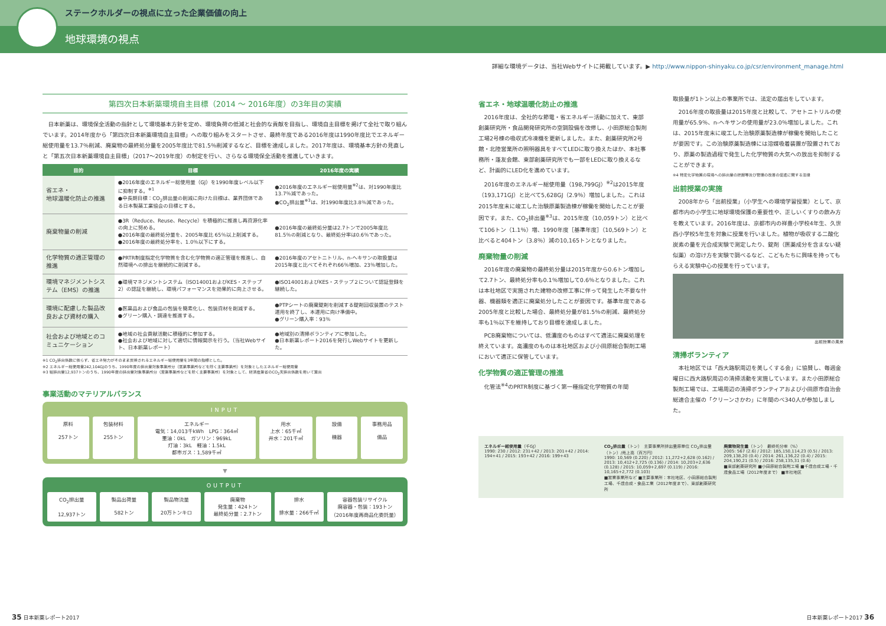ステークホルダーの視点に立った企業価値の向上
地球環境の視点
詳細な環境データは、当社Webサイトに掲載しています。▶ http://www.nippon-shinyaku.co.jp/csr/environment_manage.html
第四次日本新薬環境自主目標（2014 ～ 2016年度）の3年目の実績
日本新薬は、環境保全活動の指針として環境基本方針を定め、環境負荷の低減と社会的な貢献を目指し、環境自主目標を掲げて全社で取り組んでいます。2014年度から「第四次日本新薬環境自主目標」への取り組みをスタートさせ、最終年度である2016年度は1990年度比でエネルギー総使用量を13.7％削減、廃棄物の最終処分量を2005年度比で81.5％削減するなど、目標を達成しました。2017年度は、環境基本方針の見直しと「第五次日本新薬環境自主目標」（2017～2019年度）の制定を行い、さらなる環境保全活動を推進していきます。
| 目的 | 目標 | 2016年度の実績 |
| --- | --- | --- |
| 省エネ・ 地球温暖化防止の推進 | ●2016年度のエネルギー総使用量（GJ）を1990年度レベル以下に抑制する。<sup>※1</sup> ●中長期目標：CO<sub>2</sub>排出量の削減に向けた目標は、業界団体である日本製薬工業協会の目標とする。 | ●2016年度のエネルギー総使用量<sup>※2</sup>は、対1990年度比13.7％減であった。 ●CO<sub>2</sub>排出量<sup>※3</sup>は、対1990年度比3.8％減であった。 |
| 廃棄物量の削減 | ●3R（Reduce、Reuse、Recycle）を積極的に推進し再資源化率の向上に努める。 ●2016年度の最終処分量を、2005年度比 65％以上削減する。 ●2016年度の最終処分率を、1.0％以下にする。 | ●2016年度の最終処分量は2.7トンで2005年度比81.5％の削減となり、最終処分率は0.6％であった。 |
| 化学物質の適正管理の推進 | ●PRTR制度指定化学物質を含む化学物質の適正管理を推進し、自然環境への排出を継続的に削減する。 | ●2016年度のアセトニトリル、n-ヘキサンの取扱量は2015年度と比べてそれぞれ66％増加、23％増加した。 |
| 環境マネジメントシステム（EMS）の推進 | ●環境マネジメントシステム（ISO14001およびKES・ステップ2）の認証を継続し、環境パフォーマンスを効果的に向上させる。 | ●ISO14001およびKES・ステップ２について認証登録を継続した。 |
| 環境に配慮した製品改良および資材の購入 | ●医薬品および食品の包装を簡素化し、包装資材を削減する。 ●グリーン購入・調達を推進する。 | ●PTPシートの廃棄錠剤を削減する錠剤回収装置のテスト運用を終了し、本運用に向け準備中。 ●グリーン購入率：93％ |
| 社会および地域とのコミュニケーション | ●地域の社会貢献活動に積極的に参加する。 ●社会および地域に対して適切に情報開示を行う。（当社Webサイト、日本新薬レポート） | ●地域別の清掃ボランティアに参加した。 ●日本新薬レポート2016を発行しWebサイトを更新した。 |
※1 CO<sub>2</sub>排出係数に依らず、省エネ努力がそのまま反映されるエネルギー総使用量を3年間の指標とした。
※2 エネルギー総使用量242,104GJのうち、1990年度の排出量対象事業所分（営業事業所などを除く主要事業所）を対象としたエネルギー総使用量
※3 総排出量12,937トンのうち、1990年度の排出量対象事業所分（営業事業所などを除く主要事業所）を対象として、経済産業省のCO<sub>2</sub>実排出係数を用いて算出
事業活動のマテリアルバランス
INPUT
原料
257トン
包装材料
255トン
エネルギー
電気：14,013千kWh　LPG：364㎥
重油：0kL　ガソリン：969kL
灯油：3kL　軽油：1.5kL
都市ガス：1,589千㎥
用水
上水：65千㎥
井水：201千㎥
設備
機器
事務用品
備品
▼
OUTPUT
CO<sub>2</sub>排出量
12,937トン
製品出荷量
582トン
製品物流量
20万トンキロ
廃棄物
発生量：424トン
最終処分量：2.7トン
排水
排水量：266千㎥
容器包装リサイクル
廃容器・包装：193トン
（2016年度再商品化委託量）
省エネ・地球温暖化防止の推進
2016年度は、全社的な節電・省エネルギー活動に加えて、東部創薬研究所・食品開発研究所の空調設備を改修し、小田原総合製剤工場2号棟の吸収式冷凍機を更新しました。また、創薬研究所2号館・北陸営業所の照明器具をすべてLEDに取り換えたほか、本社事務所・蓬友会館、東部創薬研究所でも一部をLEDに取り換えるなど、計画的にLED化を進めています。
2016年度のエネルギー総使用量（198,799GJ）<sup>※2</sup>は2015年度（193,171GJ）と比べて5,628GJ（2.9％）増加しました。これは2015年度末に竣工した治験原薬製造棟が稼働を開始したことが要因です。また、CO<sub>2</sub>排出量<sup>※3</sup>は、2015年度（10,059トン）と比べて106トン（1.1％）増、1990年度［基準年度］（10,569トン）と比べると404トン（3.8％）減の10,165トンとなりました。
廃棄物量の削減
2016年度の廃棄物の最終処分量は2015年度から0.6トン増加して2.7トン、最終処分率も0.1％増加して0.6％となりました。これは本社地区で実施された建物の改修工事に伴って発生した不要な什器、機器類を適正に廃棄処分したことが要因です。基準年度である2005年度と比較した場合、最終処分量が81.5％の削減、最終処分率も1％以下を維持しており目標を達成しました。
PCB廃棄物については、低濃度のものはすべて適法に廃棄処理を終えています。高濃度のものは本社地区および小田原総合製剤工場において適正に保管しています。
化学物質の適正管理の推進
化管法<sup>※4</sup>のPRTR制度に基づく第一種指定化学物質の年間
取扱量が1トン以上の事業所では、法定の届出をしています。
2016年度の取扱量は2015年度と比較して、アセトニトリルの使用量が65.9％、n-ヘキサンの使用量が23.0％増加しました。これは、2015年度末に竣工した治験原薬製造棟が稼働を開始したことが要因です。この治験原薬製造棟には溶媒吸着装置が設置されており、原薬の製造過程で発生した化学物質の大気への放出を抑制することができます。
※4 特定化学物質の環境への排出量の把握等及び管理の改善の促進に関する法律
出前授業の実施
2008年から「出前授業」（小学生への環境学習授業）として、京都市内の小学生に地球環境保護の重要性や、正しいくすりの飲み方を教えています。2016年度は、京都市内の祥豊小学校4年生、久世西小学校5年生を対象に授業を行いました。植物が吸収する二酸化炭素の量を光合成実験で測定したり、錠剤（医薬成分を含まない疑似薬）の溶け方を実験で調べるなど、こどもたちに興味を持ってもらえる実験中心の授業を行っています。
出前授業の風景
清掃ボランティア
本社地区では「西大路駅周辺を美しくする会」に協賛し、毎週金曜日に西大路駅周辺の清掃活動を実施しています。また小田原総合製剤工場では、工場周辺の清掃ボランティアおよび小田原市自治会総連合主催の「クリーンさかわ」に年間のべ340人が参加しました。
エネルギー総使用量（千GJ）
1990: 230 / 2012: 231+42 / 2013: 201+42 / 2014: 194+41 / 2015: 193+42 / 2016: 199+43
CO<sub>2</sub>排出量（トン）　主要事業所排出量原単位 CO<sub>2</sub>排出量（トン）/売上高（百万円）
1990: 10,569 (0.220) / 2012: 11,272+2,628 (0.162) / 2013: 10,412+2,725 (0.136) / 2014: 10,203+2,636 (0.128) / 2015: 10,059+2,697 (0.119) / 2016: 10,165+2,772 (0.103)
■営業事業所など ■主要事業所：本社地区、小田原総合製剤工場、千歳合成・食品工業（2012年度まで）、東部創薬研究所
廃棄物発生量（トン）　最終処分率（%）
2005: 567 (2.6) / 2012: 185,150,114,23 (0.5) / 2013: 209,138,20 (0.4) / 2014: 261,136,22 (0.4) / 2015: 204,190,21 (0.5) / 2016: 258,135,31 (0.6)
■東部創薬研究所 ■小田原総合製剤工場 ■千歳合成工場・千歳食品工場（2012年度まで） ■本社地区
35 日本新薬レポート2017 日本新薬レポート2017 36